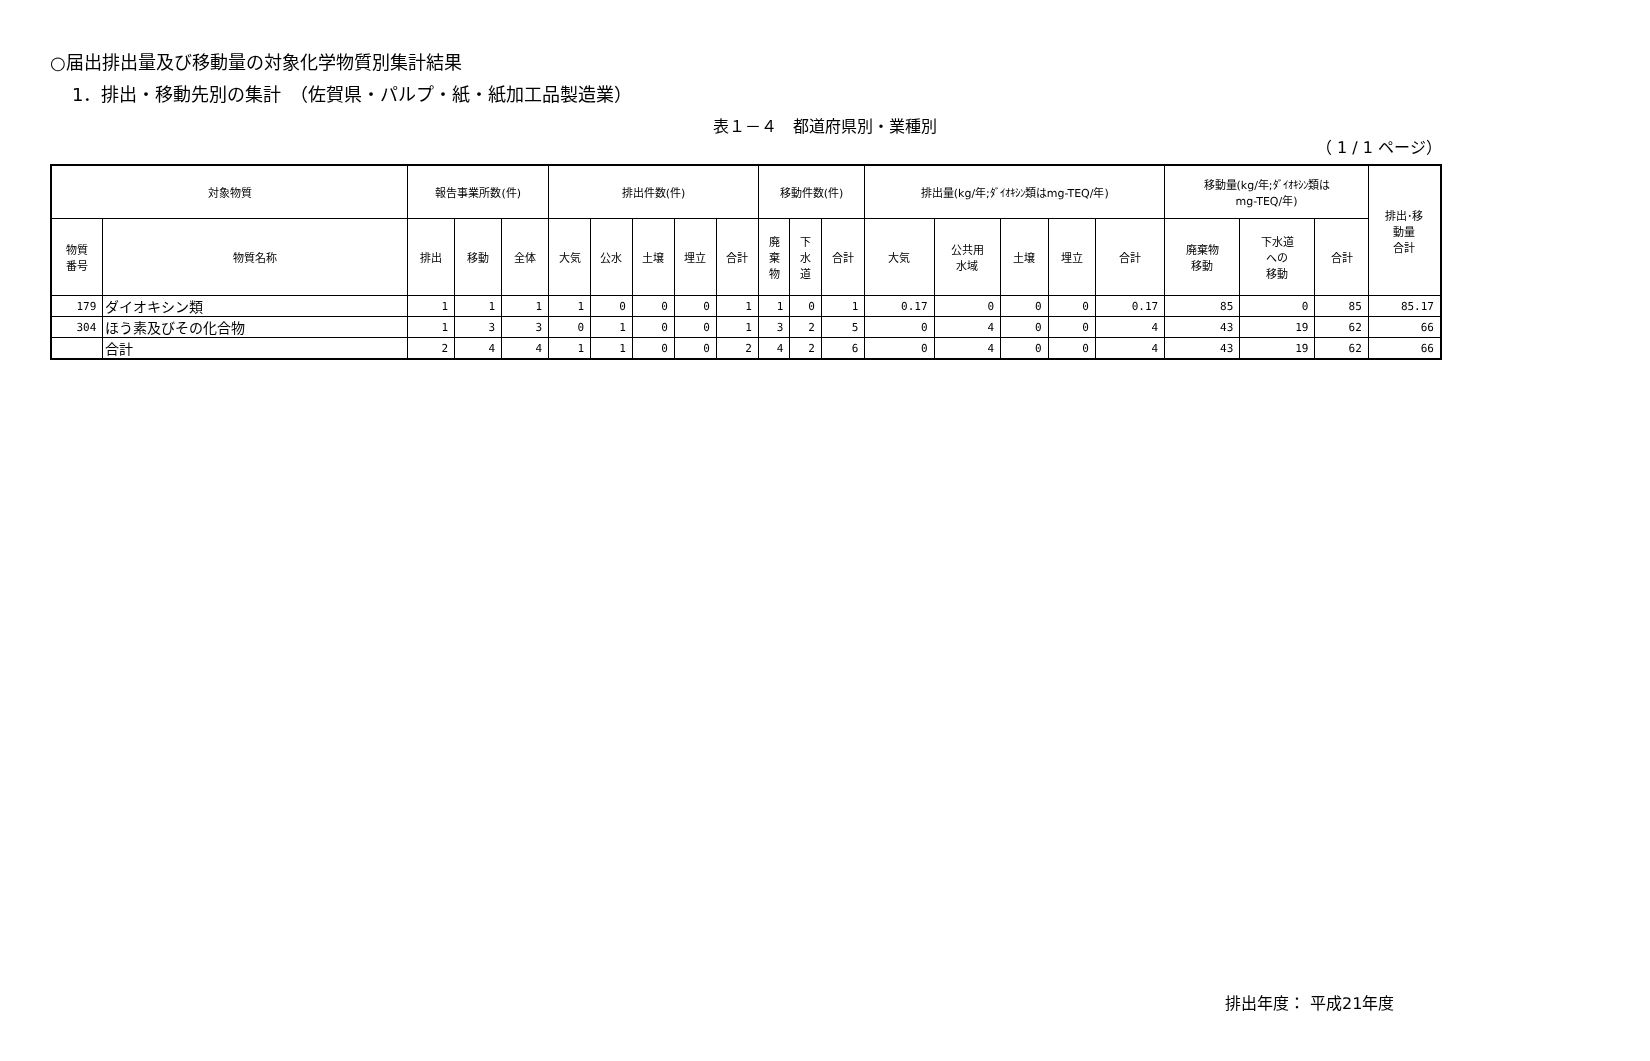○届出排出量及び移動量の対象化学物質別集計結果
1．排出・移動先別の集計　（佐賀県・パルプ・紙・紙加工品製造業）
表１－４　都道府県別・業種別
（ 1 / 1 ページ）
| 対象物質 | | 報告事業所数(件) | | | 排出件数(件) | | | | | 移動件数(件) | | | 排出量(kg/年;ﾀﾞｲｵｷｼﾝ類はmg-TEQ/年) | | | | | 移動量(kg/年;ﾀﾞｲｵｷｼﾝ類は mg-TEQ/年) | | | 排出･移 動量 合計 |
| --- | --- | --- | --- | --- | --- | --- | --- | --- | --- | --- | --- | --- | --- | --- | --- | --- | --- | --- | --- | --- | --- |
| 物質 番号 | 物質名称 | 排出 | 移動 | 全体 | 大気 | 公水 | 土壌 | 埋立 | 合計 | 廃 棄 物 | 下 水 道 | 合計 | 大気 | 公共用 水域 | 土壌 | 埋立 | 合計 | 廃棄物 移動 | 下水道 への 移動 | 合計 | |
| 179 | ダイオキシン類 | 1 | 1 | 1 | 1 | 0 | 0 | 0 | 1 | 1 | 0 | 1 | 0.17 | 0 | 0 | 0 | 0.17 | 85 | 0 | 85 | 85.17 |
| 304 | ほう素及びその化合物 | 1 | 3 | 3 | 0 | 1 | 0 | 0 | 1 | 3 | 2 | 5 | 0 | 4 | 0 | 0 | 4 | 43 | 19 | 62 | 66 |
| | 合計 | 2 | 4 | 4 | 1 | 1 | 0 | 0 | 2 | 4 | 2 | 6 | 0 | 4 | 0 | 0 | 4 | 43 | 19 | 62 | 66 |
排出年度： 平成21年度